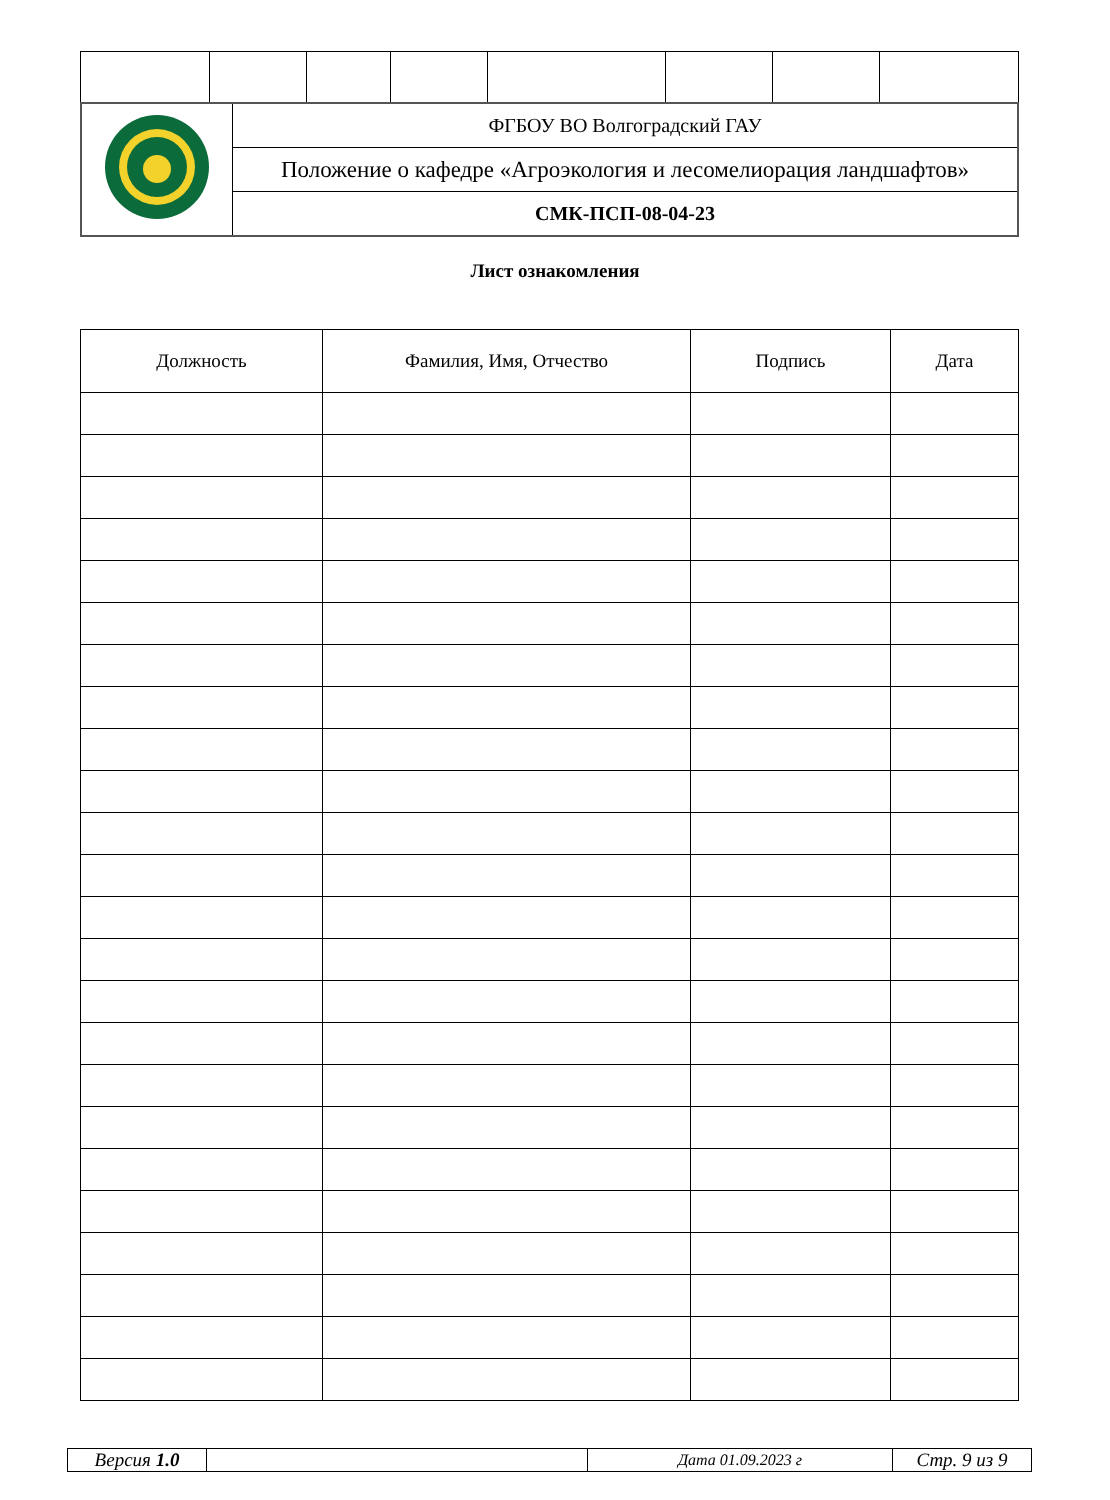| | ФГБОУ ВО Волгоградский ГАУ |
| | Положение о кафедре «Агроэкология и лесомелиорация ландшафтов» |
| | СМК-ПСП-08-04-23 |
Лист ознакомления
| Должность | Фамилия, Имя, Отчество | Подпись | Дата |
| --- | --- | --- | --- |
| Версия 1.0 | | Дата 01.09.2023 г | Стр. 9 из 9 |